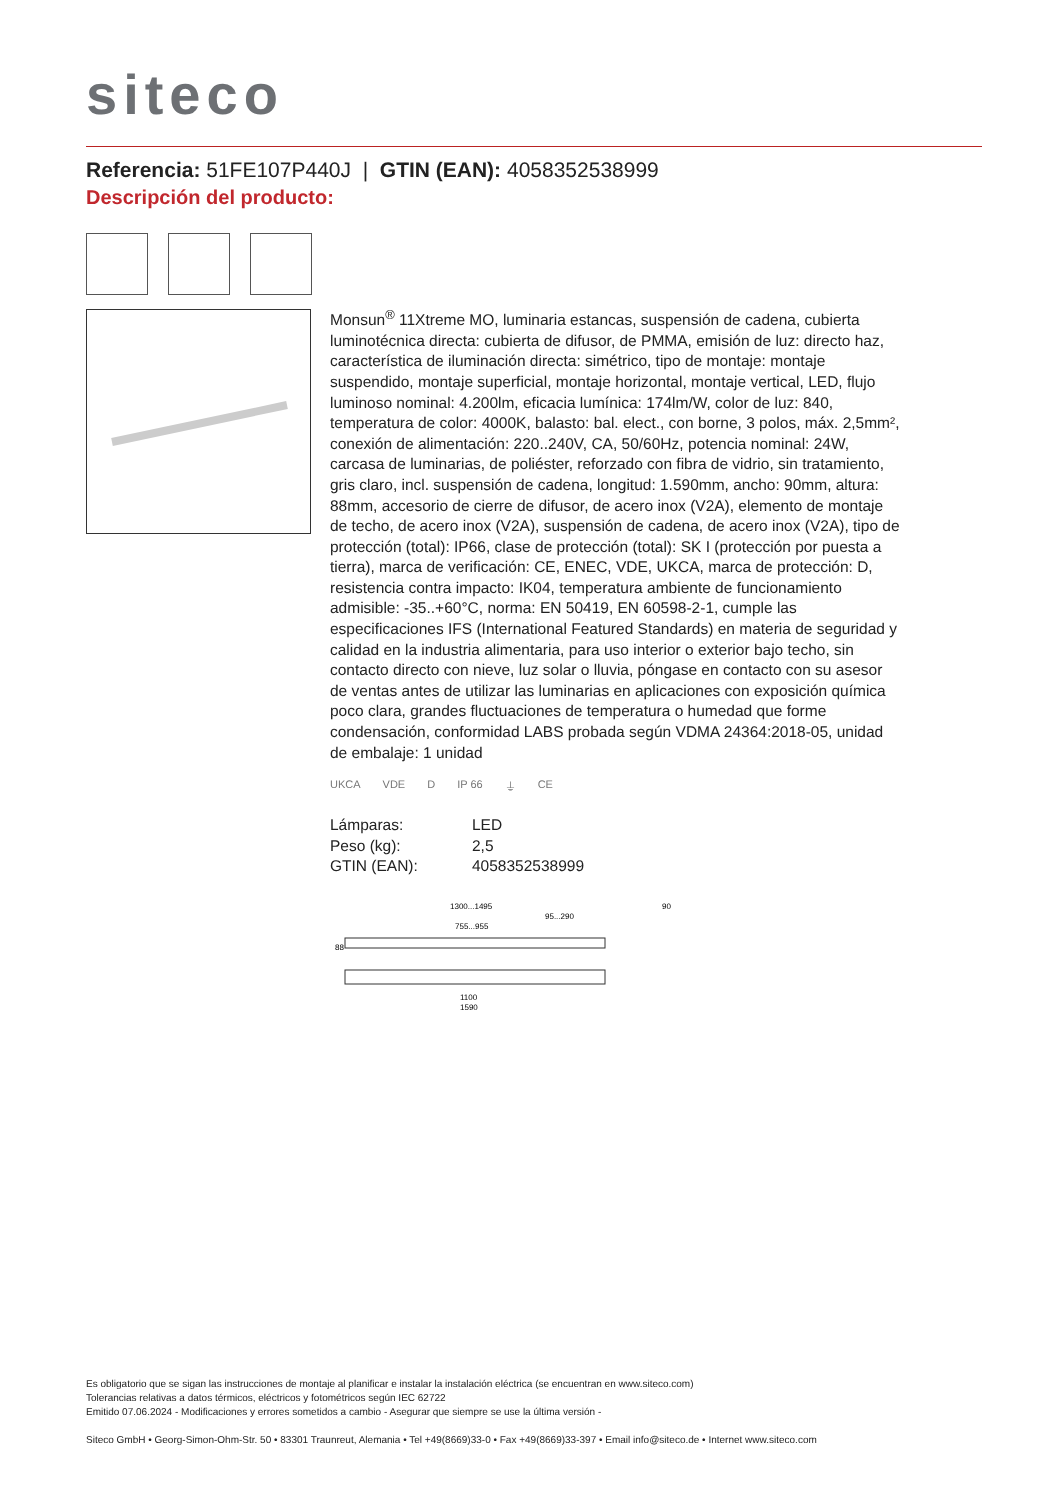siteco
Referencia: 51FE107P440J | GTIN (EAN): 4058352538999
Descripción del producto:
Monsun<sup>®</sup> 11Xtreme MO, luminaria estancas, suspensión de cadena, cubierta luminotécnica directa: cubierta de difusor, de PMMA, emisión de luz: directo haz, característica de iluminación directa: simétrico, tipo de montaje: montaje suspendido, montaje superficial, montaje horizontal, montaje vertical, LED, flujo luminoso nominal: 4.200lm, eficacia lumínica: 174lm/W, color de luz: 840, temperatura de color: 4000K, balasto: bal. elect., con borne, 3 polos, máx. 2,5mm², conexión de alimentación: 220..240V, CA, 50/60Hz, potencia nominal: 24W, carcasa de luminarias, de poliéster, reforzado con fibra de vidrio, sin tratamiento, gris claro, incl. suspensión de cadena, longitud: 1.590mm, ancho: 90mm, altura: 88mm, accesorio de cierre de difusor, de acero inox (V2A), elemento de montaje de techo, de acero inox (V2A), suspensión de cadena, de acero inox (V2A), tipo de protección (total): IP66, clase de protección (total): SK I (protección por puesta a tierra), marca de verificación: CE, ENEC, VDE, UKCA, marca de protección: D, resistencia contra impacto: IK04, temperatura ambiente de funcionamiento admisible: -35..+60°C, norma: EN 50419, EN 60598-2-1, cumple las especificaciones IFS (International Featured Standards) en materia de seguridad y calidad en la industria alimentaria, para uso interior o exterior bajo techo, sin contacto directo con nieve, luz solar o lluvia, póngase en contacto con su asesor de ventas antes de utilizar las luminarias en aplicaciones con exposición química poco clara, grandes fluctuaciones de temperatura o humedad que forme condensación, conformidad LABS probada según VDMA 24364:2018-05, unidad de embalaje: 1 unidad
UKCA VDE D IP 66 ⏚ CE
| Lámparas: | LED |
| Peso (kg): | 2,5 |
| GTIN (EAN): | 4058352538999 |
1300...1495
95...290
755...955
90
88
1100
1590
Es obligatorio que se sigan las instrucciones de montaje al planificar e instalar la instalación eléctrica (se encuentran en www.siteco.com)
Tolerancias relativas a datos térmicos, eléctricos y fotométricos según IEC 62722
Emitido 07.06.2024 - Modificaciones y errores sometidos a cambio - Asegurar que siempre se use la última versión -
Siteco GmbH • Georg-Simon-Ohm-Str. 50 • 83301 Traunreut, Alemania • Tel +49(8669)33-0 • Fax +49(8669)33-397 • Email info@siteco.de • Internet www.siteco.com